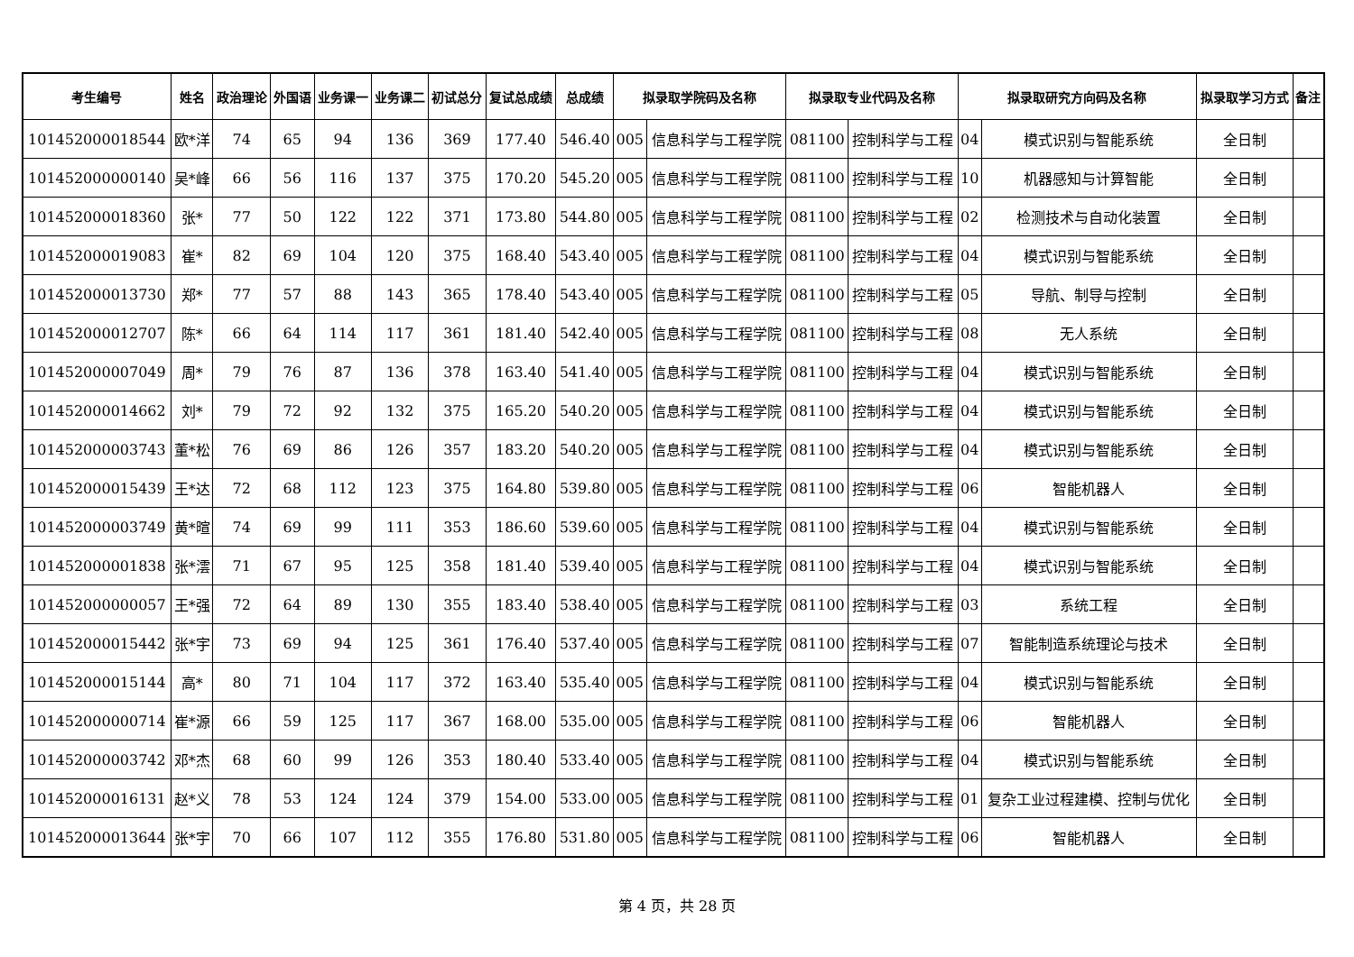| 考生编号 | 姓名 | 政治理论 | 外国语 | 业务课一 | 业务课二 | 初试总分 | 复试总成绩 | 总成绩 | 拟录取学院码及名称 | | 拟录取专业代码及名称 | | 拟录取研究方向码及名称 | | 拟录取学习方式 | 备注 |
| --- | --- | --- | --- | --- | --- | --- | --- | --- | --- | --- | --- | --- | --- | --- | --- | --- |
| 101452000018544 | 欧*洋 | 74 | 65 | 94 | 136 | 369 | 177.40 | 546.40 | 005 | 信息科学与工程学院 | 081100 | 控制科学与工程 | 04 | 模式识别与智能系统 | 全日制 | |
| 101452000000140 | 吴*峰 | 66 | 56 | 116 | 137 | 375 | 170.20 | 545.20 | 005 | 信息科学与工程学院 | 081100 | 控制科学与工程 | 10 | 机器感知与计算智能 | 全日制 | |
| 101452000018360 | 张* | 77 | 50 | 122 | 122 | 371 | 173.80 | 544.80 | 005 | 信息科学与工程学院 | 081100 | 控制科学与工程 | 02 | 检测技术与自动化装置 | 全日制 | |
| 101452000019083 | 崔* | 82 | 69 | 104 | 120 | 375 | 168.40 | 543.40 | 005 | 信息科学与工程学院 | 081100 | 控制科学与工程 | 04 | 模式识别与智能系统 | 全日制 | |
| 101452000013730 | 郑* | 77 | 57 | 88 | 143 | 365 | 178.40 | 543.40 | 005 | 信息科学与工程学院 | 081100 | 控制科学与工程 | 05 | 导航、制导与控制 | 全日制 | |
| 101452000012707 | 陈* | 66 | 64 | 114 | 117 | 361 | 181.40 | 542.40 | 005 | 信息科学与工程学院 | 081100 | 控制科学与工程 | 08 | 无人系统 | 全日制 | |
| 101452000007049 | 周* | 79 | 76 | 87 | 136 | 378 | 163.40 | 541.40 | 005 | 信息科学与工程学院 | 081100 | 控制科学与工程 | 04 | 模式识别与智能系统 | 全日制 | |
| 101452000014662 | 刘* | 79 | 72 | 92 | 132 | 375 | 165.20 | 540.20 | 005 | 信息科学与工程学院 | 081100 | 控制科学与工程 | 04 | 模式识别与智能系统 | 全日制 | |
| 101452000003743 | 董*松 | 76 | 69 | 86 | 126 | 357 | 183.20 | 540.20 | 005 | 信息科学与工程学院 | 081100 | 控制科学与工程 | 04 | 模式识别与智能系统 | 全日制 | |
| 101452000015439 | 王*达 | 72 | 68 | 112 | 123 | 375 | 164.80 | 539.80 | 005 | 信息科学与工程学院 | 081100 | 控制科学与工程 | 06 | 智能机器人 | 全日制 | |
| 101452000003749 | 黄*暄 | 74 | 69 | 99 | 111 | 353 | 186.60 | 539.60 | 005 | 信息科学与工程学院 | 081100 | 控制科学与工程 | 04 | 模式识别与智能系统 | 全日制 | |
| 101452000001838 | 张*澐 | 71 | 67 | 95 | 125 | 358 | 181.40 | 539.40 | 005 | 信息科学与工程学院 | 081100 | 控制科学与工程 | 04 | 模式识别与智能系统 | 全日制 | |
| 101452000000057 | 王*强 | 72 | 64 | 89 | 130 | 355 | 183.40 | 538.40 | 005 | 信息科学与工程学院 | 081100 | 控制科学与工程 | 03 | 系统工程 | 全日制 | |
| 101452000015442 | 张*宇 | 73 | 69 | 94 | 125 | 361 | 176.40 | 537.40 | 005 | 信息科学与工程学院 | 081100 | 控制科学与工程 | 07 | 智能制造系统理论与技术 | 全日制 | |
| 101452000015144 | 高* | 80 | 71 | 104 | 117 | 372 | 163.40 | 535.40 | 005 | 信息科学与工程学院 | 081100 | 控制科学与工程 | 04 | 模式识别与智能系统 | 全日制 | |
| 101452000000714 | 崔*源 | 66 | 59 | 125 | 117 | 367 | 168.00 | 535.00 | 005 | 信息科学与工程学院 | 081100 | 控制科学与工程 | 06 | 智能机器人 | 全日制 | |
| 101452000003742 | 邓*杰 | 68 | 60 | 99 | 126 | 353 | 180.40 | 533.40 | 005 | 信息科学与工程学院 | 081100 | 控制科学与工程 | 04 | 模式识别与智能系统 | 全日制 | |
| 101452000016131 | 赵*义 | 78 | 53 | 124 | 124 | 379 | 154.00 | 533.00 | 005 | 信息科学与工程学院 | 081100 | 控制科学与工程 | 01 | 复杂工业过程建模、控制与优化 | 全日制 | |
| 101452000013644 | 张*宇 | 70 | 66 | 107 | 112 | 355 | 176.80 | 531.80 | 005 | 信息科学与工程学院 | 081100 | 控制科学与工程 | 06 | 智能机器人 | 全日制 | |
第 4 页，共 28 页